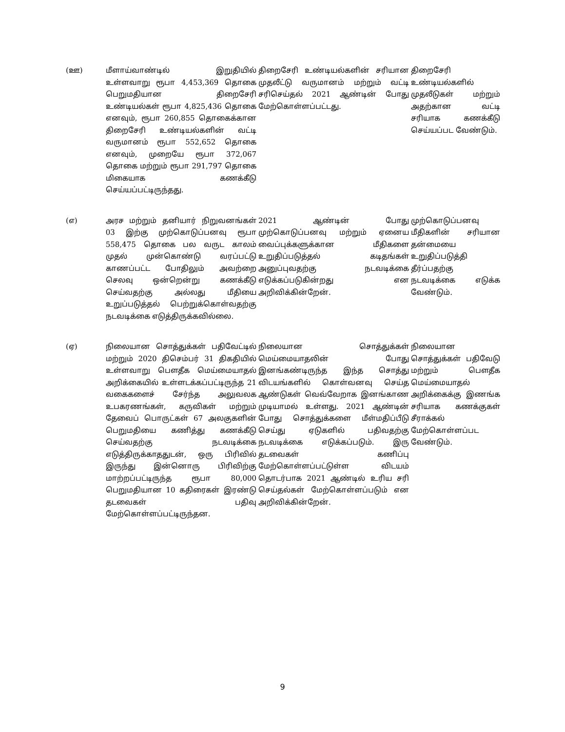| (ஊ) | மீளாய்வாண்டில் இறுதியில் உள்ளவாறு ரூபா 4,453,369 தொகை பெறுமதியான திறைசேரி உண்டியல்கள் ரூபா 4,825,436 தொகை எனவும், ரூபா 260,855 தொகைக்கான திறைசேரி உண்டியல்களின் வட்டி வருமானம் ரூபா 552,652 தொகை எனவும், முறையே ரூபா 372,067 தொகை மற்றும் ரூபா 291,797 தொகை மிகையாக கணக்கீடு செய்யப்பட்டிருந்தது. | திறைசேரி உண்டியல்களின் சரியான முதலீட்டு வருமானம் மற்றும் வட்டி சரிசெய்தல் 2021 ஆண்டின் போது மேற்கொள்ளப்பட்டது. | திறைசேரி உண்டியல்களில் முதலீடுகள் மற்றும் அதற்கான வட்டி சரியாக கணக்கீடு செய்யப்பட வேண்டும். |
| (எ) | அரச மற்றும் தனியார் நிறுவனங்கள் 03 இற்கு முற்கொடுப்பனவு ரூபா 558,475 தொகை பல வருட காலம் முதல் முன்கொண்டு வரப்பட்டு காணப்பட்ட போதிலும் அவற்றை செலவு ஒன்றென்று கணக்கீடு செய்வதற்கு அல்லது மீதியை உறுப்படுத்தல் பெற்றுக்கொள்வதற்கு நடவடிக்கை எடுத்திருக்கவில்லை. | 2021 ஆண்டின் போது முற்கொடுப்பனவு மற்றும் ஏனைய வைப்புக்களுக்கான மீதிகளை உறுதிப்படுத்தல் கடிதங்கள் அனுப்புவதற்கு நடவடிக்கை எடுக்கப்படுகின்றது என அறிவிக்கின்றேன். | முற்கொடுப்பனவு மீதிகளின் சரியான தன்மையை உறுதிப்படுத்தி தீர்ப்பதற்கு நடவடிக்கை எடுக்க வேண்டும். |
| (ஏ) | நிலையான சொத்துக்கள் பதிவேட்டில் மற்றும் 2020 திசெம்பர் 31 திகதியில் உள்ளவாறு பௌதீக மெய்மையாதல் அறிக்கையில் உள்ளடக்கப்பட்டிருந்த 21 வகைகளைச் சேர்ந்த அலுவலக உபகரணங்கள், கருவிகள் மற்றும் தேவைப் பொருட்கள் 67 அலகுகளின் பெறுமதியை கணித்து கணக்கீடு செய்வதற்கு நடவடிக்கை எடுத்திருக்காததுடன், ஒரு பிரிவில் இருந்து இன்னொரு பிரிவிற்கு மாற்றப்பட்டிருந்த ரூபா 80,000 பெறுமதியான 10 கதிரைகள் இரண்டு தடவைகள் பதிவு மேற்கொள்ளப்பட்டிருந்தன. | நிலையான சொத்துக்கள் மெய்மையாதலின் போது இனங்கண்டிருந்த இந்த சொத்து விடயங்களில் கொள்வனவு செய்த ஆண்டுகள் வெவ்வேறாக இனங்காண முடியாமல் உள்ளது. 2021 ஆண்டின் போது சொத்துக்களை மீள்மதிப்பீடு செய்து ஏடுகளில் பதிவதற்கு நடவடிக்கை எடுக்கப்படும். இரு தடவைகள் கணிப்பு மேற்கொள்ளப்பட்டுள்ள விடயம் தொடர்பாக 2021 ஆண்டில் உரிய சரி செய்தல்கள் மேற்கொள்ளப்படும் என அறிவிக்கின்றேன். | நிலையான சொத்துக்கள் பதிவேடு மற்றும் பௌதீக மெய்மையாதல் அறிக்கைக்கு இணங்க சரியாக கணக்குகள் சீராக்கல் மேற்கொள்ளப்பட வேண்டும். |
9